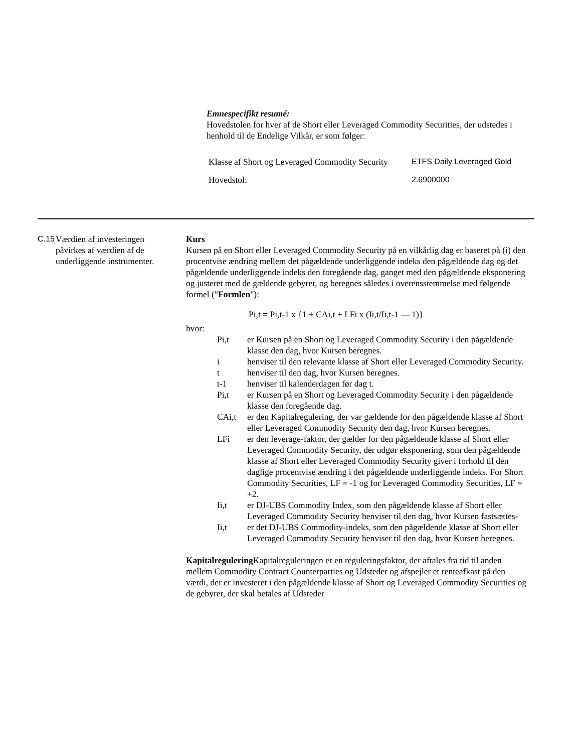Emnespecifikt resumé:
Hovedstolen for hver af de Short eller Leveraged Commodity Securities, der udstedes i henhold til de Endelige Vilkår, er som følger:
| Klasse af Short og Leveraged Commodity Security | ETFS Daily Leveraged Gold |
| Hovedstol: | 2.6900000 |
C.15
Værdien af investeringen påvirkes af værdien af de underliggende instrumenter.
Kurs
Kursen på en Short eller Leveraged Commodity Security på en vilkårlig dag er baseret på (i) den procentvise ændring mellem det pågældende underliggende indeks den pågældende dag og det pågældende underliggende indeks den foregående dag, ganget med den pågældende eksponering og justeret med de gældende gebyrer, og beregnes således i overensstemmelse med følgende formel ("Formlen"):
Pi,t = Pi,t-1 x {1 + CAi,t + LFi x (Ii,t/Ii,t-1 — 1)}
hvor:
Pi,t er Kursen på en Short og Leveraged Commodity Security i den pågældende klasse den dag, hvor Kursen beregnes.
i henviser til den relevante klasse af Short eller Leveraged Commodity Security.
t henviser til den dag, hvor Kursen beregnes.
t-1 henviser til kalenderdagen før dag t.
Pi,t er Kursen på en Short og Leveraged Commodity Security i den pågældende klasse den foregående dag.
CAi,t er den Kapitalregulering, der var gældende for den pågældende klasse af Short eller Leveraged Commodity Security den dag, hvor Kursen beregnes.
LFi er den leverage-faktor, der gælder for den pågældende klasse af Short eller Leveraged Commodity Security, der udgør eksponering, som den pågældende klasse af Short eller Leveraged Commodity Security giver i forhold til den daglige procentvise ændring i det pågældende underliggende indeks. For Short Commodity Securities, LF = -1 og for Leveraged Commodity Securities, LF = +2.
Ii,t er DJ-UBS Commodity Index, som den pågældende klasse af Short eller Leveraged Commodity Security henviser til den dag, hvor Kursen fastsættes-
Ii,t er det DJ-UBS Commodity-indeks, som den pågældende klasse af Short eller Leveraged Commodity Security henviser til den dag, hvor Kursen beregnes.
Kapitalregulering Kapitalreguleringen er en reguleringsfaktor, der aftales fra tid til anden mellem Commodity Contract Counterparties og Udsteder og afspejler et renteafkast på den værdi, der er investeret i den pågældende klasse af Short og Leveraged Commodity Securities og de gebyrer, der skal betales af Udsteder